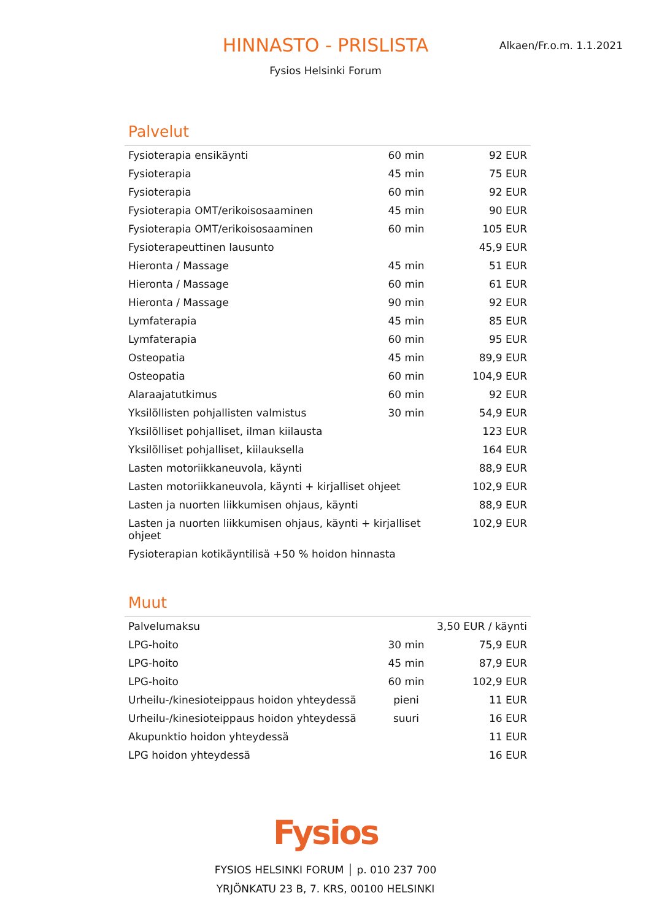HINNASTO - PRISLISTA
Alkaen/Fr.o.m. 1.1.2021
Fysios Helsinki Forum
Palvelut
| Fysioterapia ensikäynti | 60 min | 92 EUR |
| Fysioterapia | 45 min | 75 EUR |
| Fysioterapia | 60 min | 92 EUR |
| Fysioterapia OMT/erikoisosaaminen | 45 min | 90 EUR |
| Fysioterapia OMT/erikoisosaaminen | 60 min | 105 EUR |
| Fysioterapeuttinen lausunto | | 45,9 EUR |
| Hieronta / Massage | 45 min | 51 EUR |
| Hieronta / Massage | 60 min | 61 EUR |
| Hieronta / Massage | 90 min | 92 EUR |
| Lymfaterapia | 45 min | 85 EUR |
| Lymfaterapia | 60 min | 95 EUR |
| Osteopatia | 45 min | 89,9 EUR |
| Osteopatia | 60 min | 104,9 EUR |
| Alaraajatutkimus | 60 min | 92 EUR |
| Yksilöllisten pohjallisten valmistus | 30 min | 54,9 EUR |
| Yksilölliset pohjalliset, ilman kiilausta | | 123 EUR |
| Yksilölliset pohjalliset, kiilauksella | | 164 EUR |
| Lasten motoriikkaneuvola, käynti | | 88,9 EUR |
| Lasten motoriikkaneuvola, käynti + kirjalliset ohjeet | | 102,9 EUR |
| Lasten ja nuorten liikkumisen ohjaus, käynti | | 88,9 EUR |
| Lasten ja nuorten liikkumisen ohjaus, käynti + kirjalliset ohjeet | | 102,9 EUR |
| Fysioterapian kotikäyntilisä +50 % hoidon hinnasta | | |
Muut
| Palvelumaksu | | 3,50 EUR / käynti |
| LPG-hoito | 30 min | 75,9 EUR |
| LPG-hoito | 45 min | 87,9 EUR |
| LPG-hoito | 60 min | 102,9 EUR |
| Urheilu-/kinesioteippaus hoidon yhteydessä | pieni | 11 EUR |
| Urheilu-/kinesioteippaus hoidon yhteydessä | suuri | 16 EUR |
| Akupunktio hoidon yhteydessä | | 11 EUR |
| LPG hoidon yhteydessä | | 16 EUR |
Fysios
FYSIOS HELSINKI FORUM │ p. 010 237 700
YRJÖNKATU 23 B, 7. KRS, 00100 HELSINKI